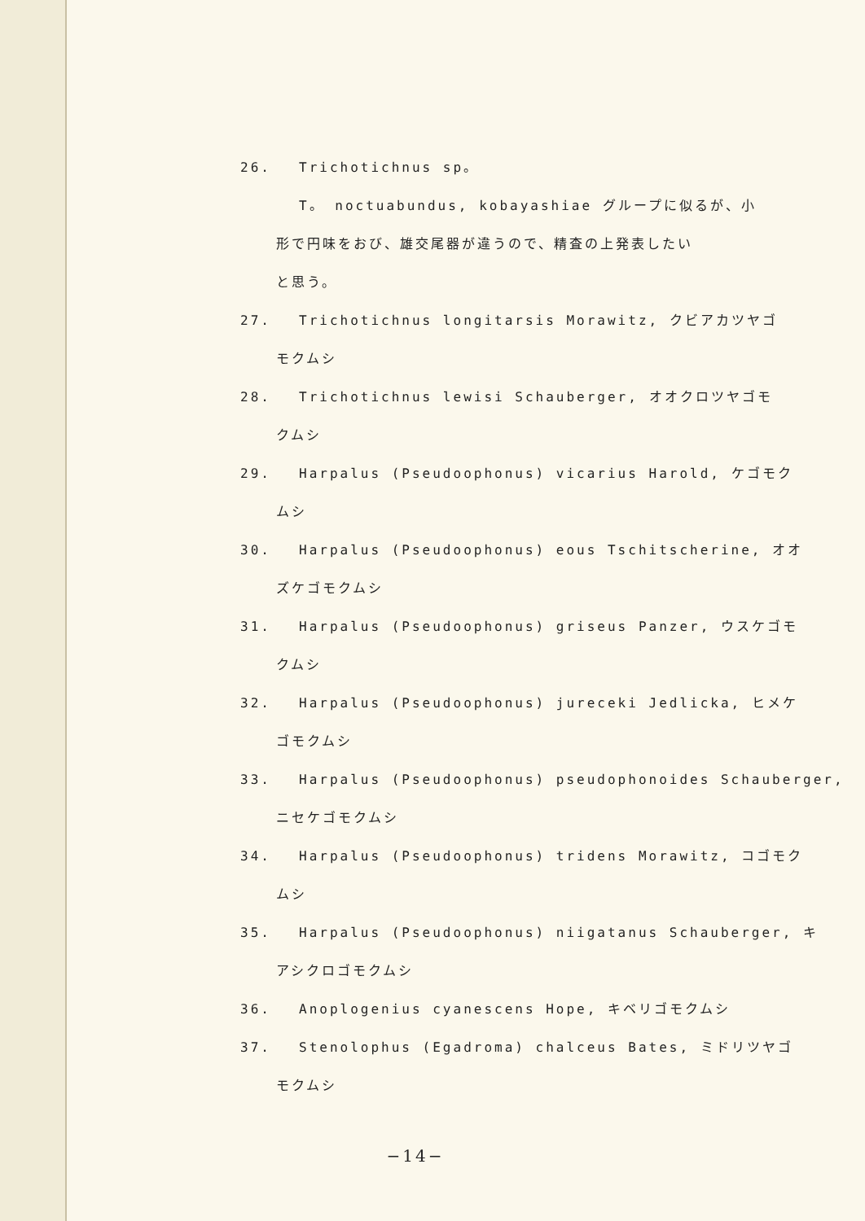26. Trichotichnus sp。
T。 noctuabundus, kobayashiae グループに似るが、小
形で円味をおび、雄交尾器が違うので、精査の上発表したい
と思う。
27. Trichotichnus longitarsis Morawitz, クビアカツヤゴ
モクムシ
28. Trichotichnus lewisi Schauberger, オオクロツヤゴモ
クムシ
29. Harpalus (Pseudoophonus) vicarius Harold, ケゴモク
ムシ
30. Harpalus (Pseudoophonus) eous Tschitscherine, オオ
ズケゴモクムシ
31. Harpalus (Pseudoophonus) griseus Panzer, ウスケゴモ
クムシ
32. Harpalus (Pseudoophonus) jureceki Jedlicka, ヒメケ
ゴモクムシ
33. Harpalus (Pseudoophonus) pseudophonoides Schauberger,
ニセケゴモクムシ
34. Harpalus (Pseudoophonus) tridens Morawitz, コゴモク
ムシ
35. Harpalus (Pseudoophonus) niigatanus Schauberger, キ
アシクロゴモクムシ
36. Anoplogenius cyanescens Hope, キベリゴモクムシ
37. Stenolophus (Egadroma) chalceus Bates, ミドリツヤゴ
モクムシ
−14−